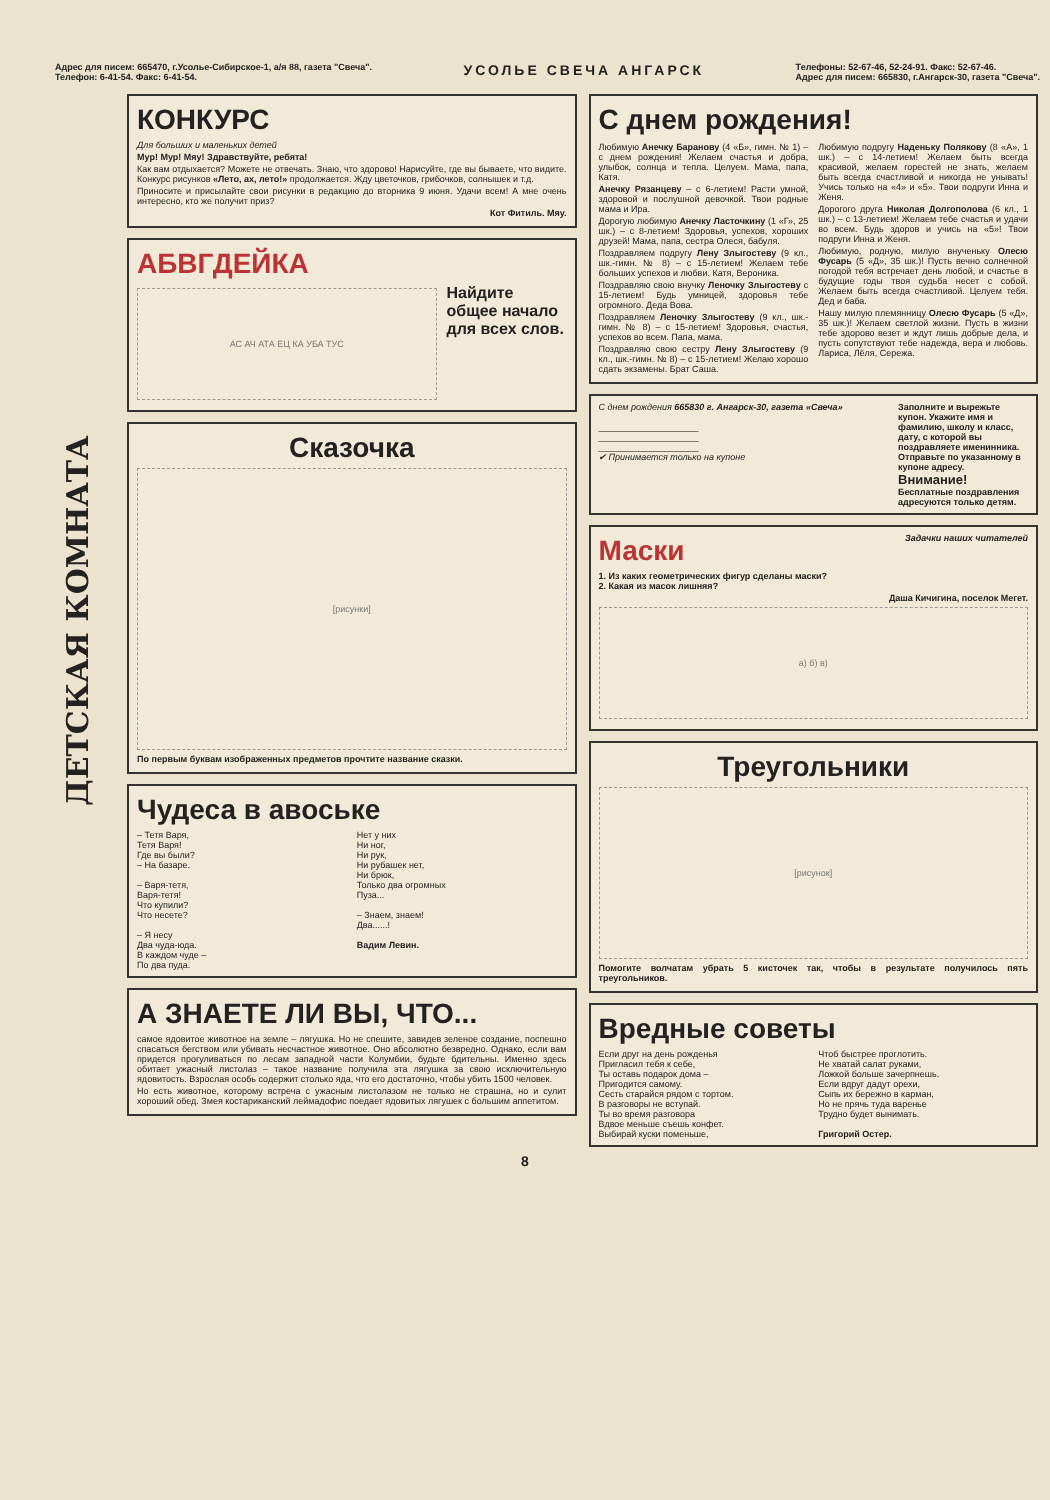Адрес для писем: 665470, г.Усолье-Сибирское-1, а/я 88, газета "Свеча".
Телефон: 6-41-54. Факс: 6-41-54.
УСОЛЬЕ СВЕЧА АНГАРСК
Телефоны: 52-67-46, 52-24-91. Факс: 52-67-46.
Адрес для писем: 665830, г.Ангарск-30, газета "Свеча".
ДЕТСКАЯ КОМНАТА
КОНКУРС
Для больших и маленьких детей
Мур! Мур! Мяу! Здравствуйте, ребята!
Как вам отдыхается? Можете не отвечать. Знаю, что здорово! Нарисуйте, где вы бываете, что видите. Конкурс рисунков «Лето, ах, лето!» продолжается. Жду цветочков, грибочков, солнышек и т.д.
Приносите и присылайте свои рисунки в редакцию до вторника 9 июня. Удачи всем! А мне очень интересно, кто же получит приз?
Кот Фитиль. Мяу.
АБВГДЕЙКА
АС АЧ АТА ЕЦ КА УБА ТУС
Найдите общее начало для всех слов.
Сказочка
[рисунки]
По первым буквам изображенных предметов прочтите название сказки.
Чудеса в авоське
– Тетя Варя,
Тетя Варя!
Где вы были?
– На базаре.
– Варя-тетя,
Варя-тетя!
Что купили?
Что несете?
– Я несу
Два чуда-юда.
В каждом чуде –
По два пуда.
Нет у них
Ни ног,
Ни рук,
Ни рубашек нет,
Ни брюк,
Только два огромных
Пуза...
– Знаем, знаем!
Два......!
Вадим Левин.
А ЗНАЕТЕ ЛИ ВЫ, ЧТО...
самое ядовитое животное на земле – лягушка. Но не спешите, завидев зеленое создание, поспешно спасаться бегством или убивать несчастное животное. Оно абсолютно безвредно. Однако, если вам придется прогуливаться по лесам западной части Колумбии, будьте бдительны. Именно здесь обитает ужасный листолаз – такое название получила эта лягушка за свою исключительную ядовитость. Взрослая особь содержит столько яда, что его достаточно, чтобы убить 1500 человек.
Но есть животное, которому встреча с ужасным листолазом не только не страшна, но и сулит хороший обед. Змея костариканский леймадофис поедает ядовитых лягушек с большим аппетитом.
С днем рождения!
Любимую Анечку Баранову (4 «Б», гимн. № 1) – с днем рождения! Желаем счастья и добра, улыбок, солнца и тепла. Целуем. Мама, папа, Катя.
Анечку Рязанцеву – с 6-летием! Расти умной, здоровой и послушной девочкой. Твои родные мама и Ира.
Дорогую любимую Анечку Ласточкину (1 «Г», 25 шк.) – с 8-летием! Здоровья, успехов, хороших друзей! Мама, папа, сестра Олеся, бабуля.
Поздравляем подругу Лену Злыгостеву (9 кл., шк.-гимн. № 8) – с 15-летием! Желаем тебе больших успехов и любви. Катя, Вероника.
Поздравляю свою внучку Леночку Злыгостеву с 15-летием! Будь умницей, здоровья тебе огромного. Деда Вова.
Поздравляем Леночку Злыгостеву (9 кл., шк.-гимн. № 8) – с 15-летием! Здоровья, счастья, успехов во всем. Папа, мама.
Поздравляю свою сестру Лену Злыгостеву (9 кл., шк.-гимн. № 8) – с 15-летием! Желаю хорошо сдать экзамены. Брат Саша.
Любимую подругу Наденьку Полякову (8 «А», 1 шк.) – с 14-летием! Желаем быть всегда красивой, желаем горестей не знать, желаем быть всегда счастливой и никогда не унывать! Учись только на «4» и «5». Твои подруги Инна и Женя.
Дорогого друга Николая Долгополова (6 кл., 1 шк.) – с 13-летием! Желаем тебе счастья и удачи во всем. Будь здоров и учись на «5»! Твои подруги Инна и Женя.
Любимую, родную, милую внученьку Олесю Фусарь (5 «Д», 35 шк.)! Пусть вечно солнечной погодой тебя встречает день любой, и счастье в будущие годы твоя судьба несет с собой. Желаем быть всегда счастливой. Целуем тебя. Дед и баба.
Нашу милую племянницу Олесю Фусарь (5 «Д», 35 шк.)! Желаем светлой жизни. Пусть в жизни тебе здорово везет и ждут лишь добрые дела, и пусть сопутствуют тебе надежда, вера и любовь. Лариса, Лёля, Сережа.
С днем рождения 665830 г. Ангарск-30, газета «Свеча»
____________________
____________________
____________________
✔ Принимается только на купоне
Заполните и вырежьте купон. Укажите имя и фамилию, школу и класс, дату, с которой вы поздравляете именинника. Отправьте по указанному в купоне адресу.
Внимание!
Бесплатные поздравления адресуются только детям.
Задачки наших читателей
Маски
1. Из каких геометрических фигур сделаны маски?
2. Какая из масок лишняя?
Даша Кичигина, поселок Мегет.
а) б) в)
Треугольники
[рисунок]
Помогите волчатам убрать 5 кисточек так, чтобы в результате получилось пять треугольников.
Вредные советы
Если друг на день рожденья
Пригласил тебя к себе,
Ты оставь подарок дома –
Пригодится самому.
Сесть старайся рядом с тортом.
В разговоры не вступай.
Ты во время разговора
Вдвое меньше съешь конфет.
Выбирай куски поменьше,
Чтоб быстрее проглотить.
Не хватай салат руками,
Ложкой больше зачерпнешь.
Если вдруг дадут орехи,
Сыпь их бережно в карман,
Но не прячь туда варенье
Трудно будет вынимать.
Григорий Остер.
8